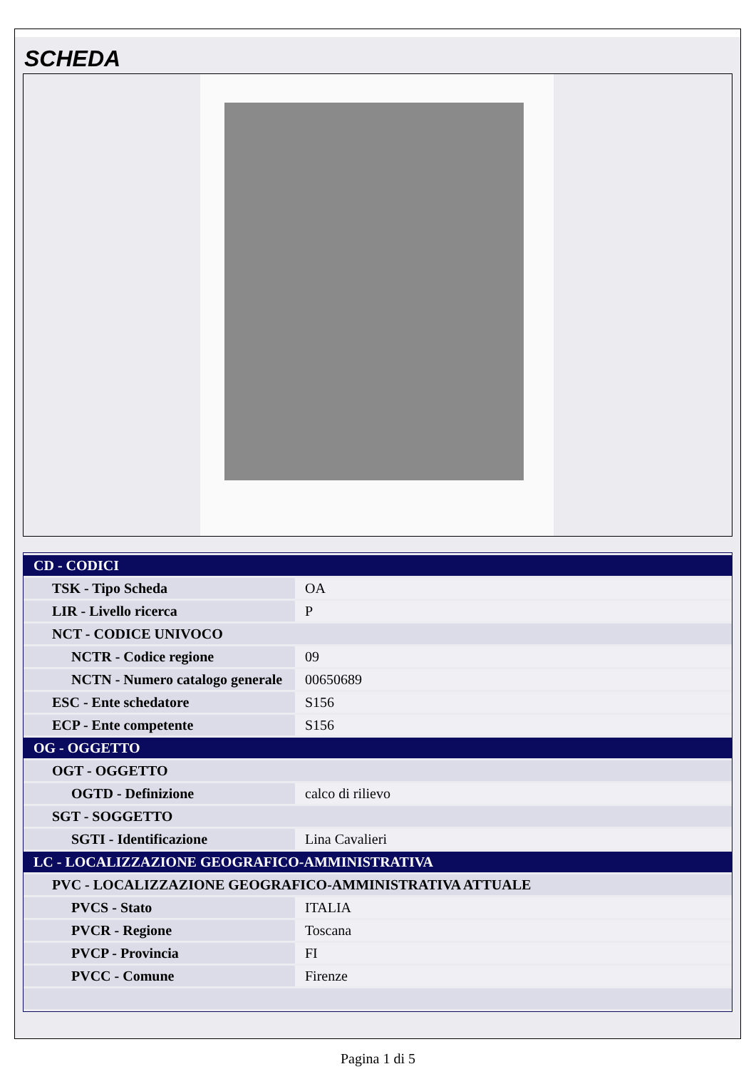SCHEDA
| CD - CODICI | |
| TSK - Tipo Scheda | OA |
| LIR - Livello ricerca | P |
| NCT - CODICE UNIVOCO | |
| NCTR - Codice regione | 09 |
| NCTN - Numero catalogo generale | 00650689 |
| ESC - Ente schedatore | S156 |
| ECP - Ente competente | S156 |
| OG - OGGETTO | |
| OGT - OGGETTO | |
| OGTD - Definizione | calco di rilievo |
| SGT - SOGGETTO | |
| SGTI - Identificazione | Lina Cavalieri |
| LC - LOCALIZZAZIONE GEOGRAFICO-AMMINISTRATIVA | |
| PVC - LOCALIZZAZIONE GEOGRAFICO-AMMINISTRATIVA ATTUALE | |
| PVCS - Stato | ITALIA |
| PVCR - Regione | Toscana |
| PVCP - Provincia | FI |
| PVCC - Comune | Firenze |
Pagina 1 di 5